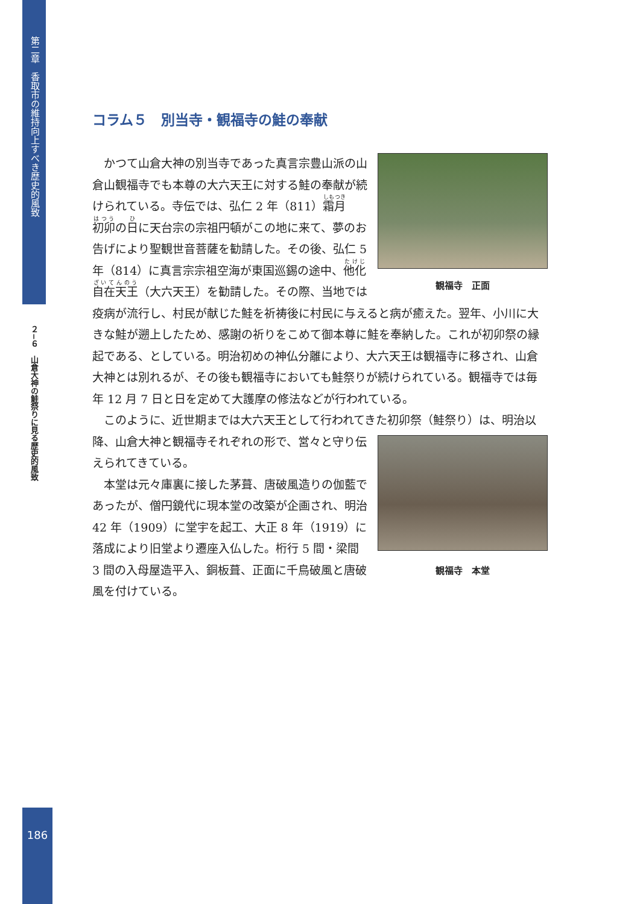第二章　香取市の維持向上すべき歴史的風致
２−６　山倉大神の鮭祭りに見る歴史的風致
コラム５　別当寺・観福寺の鮭の奉献
観福寺　正面
かつて山倉大神の別当寺であった真言宗豊山派の山倉山観福寺でも本尊の大六天王に対する鮭の奉献が続けられている。寺伝では、弘仁 2 年（811）霜月初卯の日に天台宗の宗祖円頓がこの地に来て、夢のお告げにより聖観世音菩薩を勧請した。その後、弘仁 5 年（814）に真言宗宗祖空海が東国巡錫の途中、他化自在天王（大六天王）を勧請した。その際、当地では疫病が流行し、村民が献じた鮭を祈祷後に村民に与えると病が癒えた。翌年、小川に大きな鮭が遡上したため、感謝の祈りをこめて御本尊に鮭を奉納した。これが初卯祭の縁起である、としている。明治初めの神仏分離により、大六天王は観福寺に移され、山倉大神とは別れるが、その後も観福寺においても鮭祭りが続けられている。観福寺では毎年 12 月 7 日と日を定めて大護摩の修法などが行われている。
このように、近世期までは大六天王として行われてきた初卯祭（鮭祭り）は、
観福寺　本堂
明治以降、山倉大神と観福寺それぞれの形で、営々と守り伝えられてきている。
本堂は元々庫裏に接した茅葺、唐破風造りの伽藍であったが、僧円鏡代に現本堂の改築が企画され、明治 42 年（1909）に堂宇を起工、大正 8 年（1919）に落成により旧堂より遷座入仏した。桁行 5 間・梁間 3 間の入母屋造平入、銅板葺、正面に千鳥破風と唐破風を付けている。
186